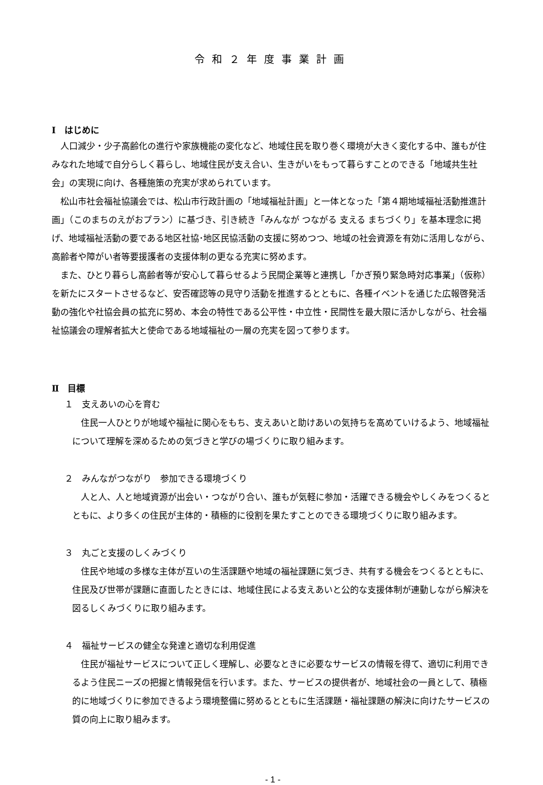令和２年度事業計画
Ⅰ　はじめに
人口減少・少子高齢化の進行や家族機能の変化など、地域住民を取り巻く環境が大きく変化する中、誰もが住みなれた地域で自分らしく暮らし、地域住民が支え合い、生きがいをもって暮らすことのできる「地域共生社会」の実現に向け、各種施策の充実が求められています。
松山市社会福祉協議会では、松山市行政計画の「地域福祉計画」と一体となった「第４期地域福祉活動推進計画」（このまちのえがおプラン）に基づき、引き続き「みんなが つながる 支える まちづくり」を基本理念に掲げ、地域福祉活動の要である地区社協･地区民協活動の支援に努めつつ、地域の社会資源を有効に活用しながら、高齢者や障がい者等要援護者の支援体制の更なる充実に努めます。
また、ひとり暮らし高齢者等が安心して暮らせるよう民間企業等と連携し「かぎ預り緊急時対応事業」（仮称）を新たにスタートさせるなど、安否確認等の見守り活動を推進するとともに、各種イベントを通じた広報啓発活動の強化や社協会員の拡充に努め、本会の特性である公平性・中立性・民間性を最大限に活かしながら、社会福祉協議会の理解者拡大と使命である地域福祉の一層の充実を図って参ります。
Ⅱ　目標
１　支えあいの心を育む
住民一人ひとりが地域や福祉に関心をもち、支えあいと助けあいの気持ちを高めていけるよう、地域福祉について理解を深めるための気づきと学びの場づくりに取り組みます。
２　みんながつながり　参加できる環境づくり
人と人、人と地域資源が出会い・つながり合い、誰もが気軽に参加・活躍できる機会やしくみをつくるとともに、より多くの住民が主体的・積極的に役割を果たすことのできる環境づくりに取り組みます。
３　丸ごと支援のしくみづくり
住民や地域の多様な主体が互いの生活課題や地域の福祉課題に気づき、共有する機会をつくるとともに、住民及び世帯が課題に直面したときには、地域住民による支えあいと公的な支援体制が連動しながら解決を図るしくみづくりに取り組みます。
４　福祉サービスの健全な発達と適切な利用促進
住民が福祉サービスについて正しく理解し、必要なときに必要なサービスの情報を得て、適切に利用できるよう住民ニーズの把握と情報発信を行います。また、サービスの提供者が、地域社会の一員として、積極的に地域づくりに参加できるよう環境整備に努めるとともに生活課題・福祉課題の解決に向けたサービスの質の向上に取り組みます。
- 1 -